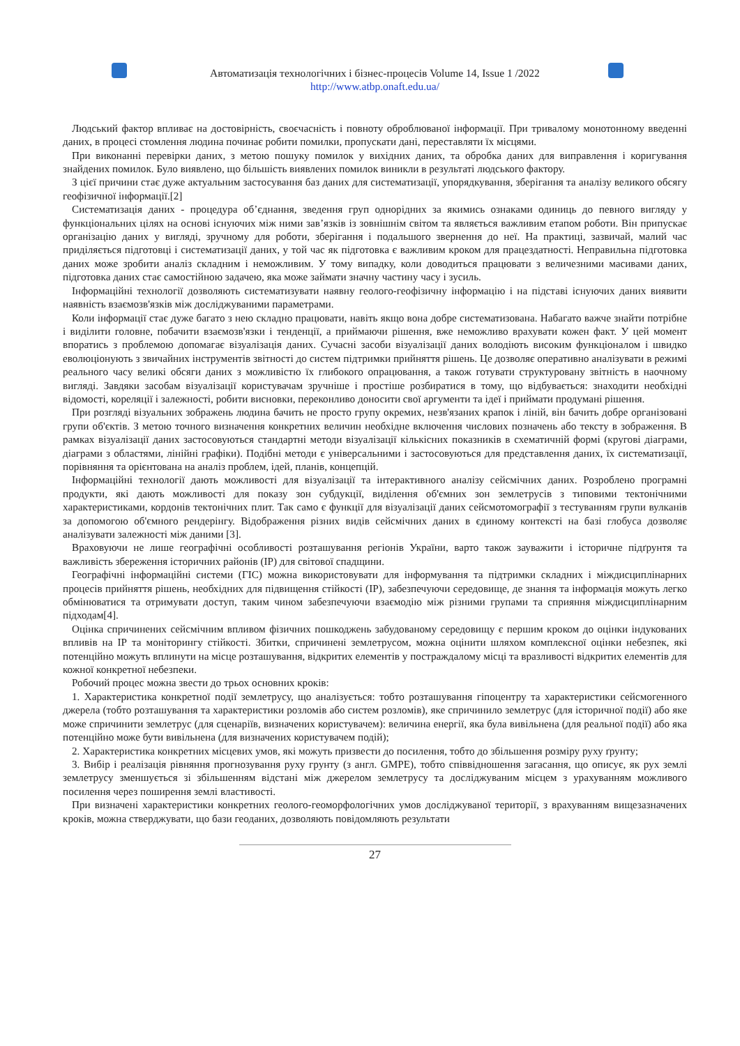Автоматизація технологічних і бізнес-процесів Volume 14, Issue 1 /2022
http://www.atbp.onaft.edu.ua/
Людський фактор впливає на достовірність, своєчасність і повноту оброблюваної інформації. При тривалому монотонному введенні даних, в процесі стомлення людина починає робити помилки, пропускати дані, переставляти їх місцями.
При виконанні перевірки даних, з метою пошуку помилок у вихідних даних, та обробка даних для виправлення і коригування знайдених помилок. Було виявлено, що більшість виявлених помилок виникли в результаті людського фактору.
З цієї причини стає дуже актуальним застосування баз даних для систематизації, упорядкування, зберігання та аналізу великого обсягу геофізичної інформації.[2]
Систематизація даних - процедура об’єднання, зведення груп однорідних за якимись ознаками одиниць до певного вигляду у функціональних цілях на основі існуючих між ними зав’язків із зовнішнім світом та являється важливим етапом роботи. Він припускає організацію даних у вигляді, зручному для роботи, зберігання і подальшого звернення до неї. На практиці, зазвичай, малий час приділяється підготовці і систематизації даних, у той час як підготовка є важливим кроком для працездатності. Неправильна підготовка даних може зробити аналіз складним і неможливим. У тому випадку, коли доводиться працювати з величезними масивами даних, підготовка даних стає самостійною задачею, яка може займати значну частину часу і зусиль.
Інформаційні технології дозволяють систематизувати наявну геолого-геофізичну інформацію і на підставі існуючих даних виявити наявність взаємозв'язків між досліджуваними параметрами.
Коли інформації стає дуже багато з нею складно працювати, навіть якщо вона добре систематизована. Набагато важче знайти потрібне і виділити головне, побачити взаємозв'язки і тенденції, а приймаючи рішення, вже неможливо врахувати кожен факт. У цей момент впоратись з проблемою допомагає візуалізація даних. Сучасні засоби візуалізації даних володіють високим функціоналом і швидко еволюціонують з звичайних інструментів звітності до систем підтримки прийняття рішень. Це дозволяє оперативно аналізувати в режимі реального часу великі обсяги даних з можливістю їх глибокого опрацювання, а також готувати структуровану звітність в наочному вигляді. Завдяки засобам візуалізації користувачам зручніше і простіше розбиратися в тому, що відбувається: знаходити необхідні відомості, кореляції і залежності, робити висновки, переконливо доносити свої аргументи та ідеї і приймати продумані рішення.
При розгляді візуальних зображень людина бачить не просто групу окремих, незв'язаних крапок і ліній, він бачить добре організовані групи об'єктів. З метою точного визначення конкретних величин необхідне включення числових позначень або тексту в зображення. В рамках візуалізації даних застосовуються стандартні методи візуалізації кількісних показників в схематичній формі (кругові діаграми, діаграми з областями, лінійні графіки). Подібні методи є універсальними і застосовуються для представлення даних, їх систематизації, порівняння та орієнтована на аналіз проблем, ідей, планів, концепцій.
Інформаційні технології дають можливості для візуалізації та інтерактивного аналізу сейсмічних даних. Розроблено програмні продукти, які дають можливості для показу зон субдукції, виділення об'ємних зон землетрусів з типовими тектонічними характеристиками, кордонів тектонічних плит. Так само є функції для візуалізації даних сейсмотомографії з тестуванням групи вулканів за допомогою об'ємного рендерінгу. Відображення різних видів сейсмічних даних в єдиному контексті на базі глобуса дозволяє аналізувати залежності між даними [3].
Враховуючи не лише географічні особливості розташування регіонів України, варто також зауважити і історичне підґрунтя та важливість збереження історичних районів (ІР) для світової спадщини.
Географічні інформаційні системи (ГІС) можна використовувати для інформування та підтримки складних і міждисциплінарних процесів прийняття рішень, необхідних для підвищення стійкості (ІР), забезпечуючи середовище, де знання та інформація можуть легко обмінюватися та отримувати доступ, таким чином забезпечуючи взаємодію між різними групами та сприяння міждисциплінарним підходам[4].
Оцінка спричинених сейсмічним впливом фізичних пошкоджень забудованому середовищу є першим кроком до оцінки індукованих впливів на ІР та моніторингу стійкості. Збитки, спричинені землетрусом, можна оцінити шляхом комплексної оцінки небезпек, які потенційно можуть вплинути на місце розташування, відкритих елементів у постраждалому місці та вразливості відкритих елементів для кожної конкретної небезпеки.
Робочий процес можна звести до трьох основних кроків:
1. Характеристика конкретної події землетрусу, що аналізується: тобто розташування гіпоцентру та характеристики сейсмогенного джерела (тобто розташування та характеристики розломів або систем розломів), яке спричинило землетрус (для історичної події) або яке може спричинити землетрус (для сценаріїв, визначених користувачем): величина енергії, яка була вивільнена (для реальної події) або яка потенційно може бути вивільнена (для визначених користувачем подій);
2. Характеристика конкретних місцевих умов, які можуть призвести до посилення, тобто до збільшення розміру руху ґрунту;
3. Вибір і реалізація рівняння прогнозування руху грунту (з англ. GMPE), тобто співвідношення загасання, що описує, як рух землі землетрусу зменшується зі збільшенням відстані між джерелом землетрусу та досліджуваним місцем з урахуванням можливого посилення через поширення землі властивості.
При визначені характеристики конкретних геолого-геоморфологічних умов досліджуваної території, з врахуванням вищезазначених кроків, можна стверджувати, що бази геоданих, дозволяють повідомляють результати
27